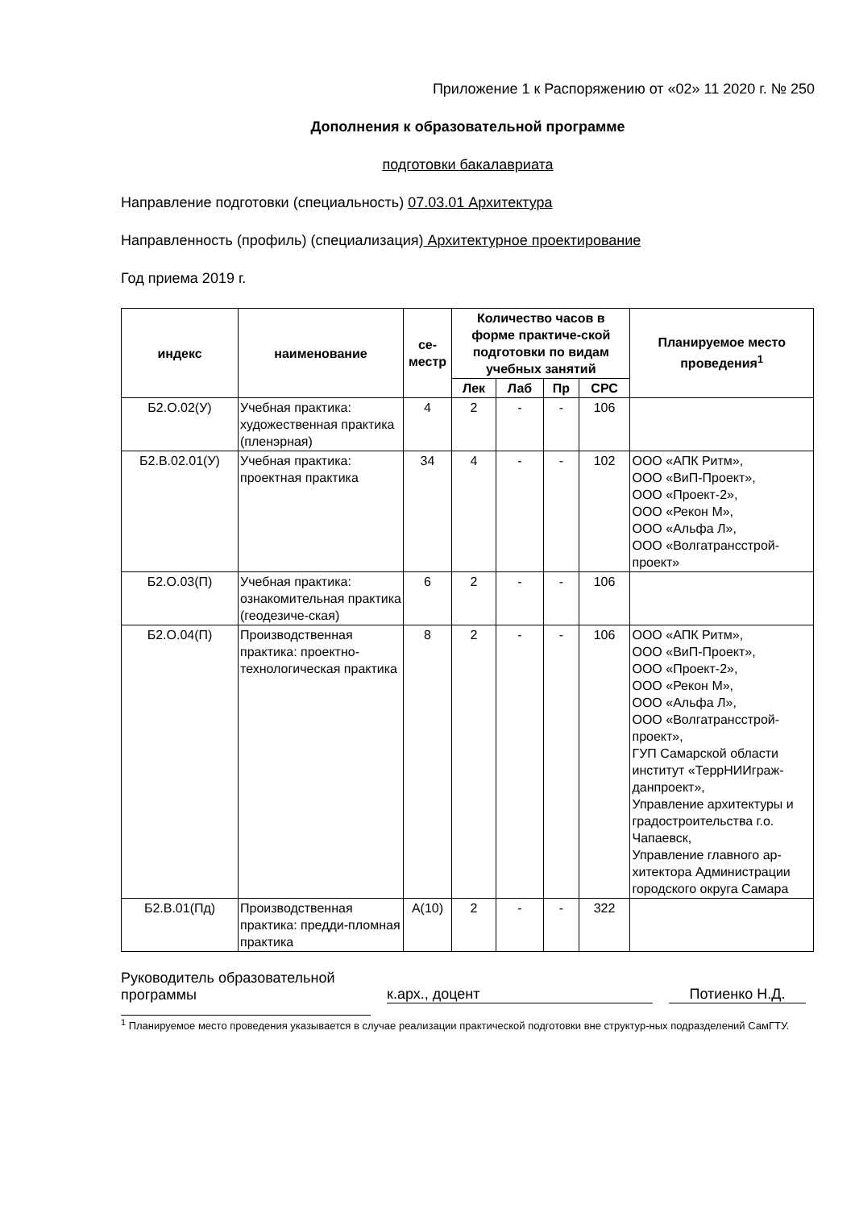Приложение 1 к Распоряжению от «02» 11 2020 г. № 250
Дополнения к образовательной программе
подготовки бакалавриата
Направление подготовки (специальность) 07.03.01 Архитектура
Направленность (профиль) (специализация) Архитектурное проектирование
Год приема 2019 г.
| индекс | наименование | се- местр | Количество часов в форме практиче-ской подготовки по видам учебных занятий | | | | Планируемое место проведения<sup>1</sup> |
| --- | --- | --- | --- | --- | --- | --- | --- |
| | | | Лек | Лаб | Пр | СРС | |
| Б2.О.02(У) | Учебная практика: художественная практика (пленэрная) | 4 | 2 | - | - | 106 | |
| Б2.В.02.01(У) | Учебная практика: проектная практика | 34 | 4 | - | - | 102 | ООО «АПК Ритм», ООО «ВиП-Проект», ООО «Проект-2», ООО «Рекон М», ООО «Альфа Л», ООО «Волгатрансстрой-проект» |
| Б2.О.03(П) | Учебная практика: ознакомительная практика (геодезиче-ская) | 6 | 2 | - | - | 106 | |
| Б2.О.04(П) | Производственная практика: проектно-технологическая практика | 8 | 2 | - | - | 106 | ООО «АПК Ритм», ООО «ВиП-Проект», ООО «Проект-2», ООО «Рекон М», ООО «Альфа Л», ООО «Волгатрансстрой-проект», ГУП Самарской области институт «ТеррНИИграж-данпроект», Управление архитектуры и градостроительства г.о. Чапаевск, Управление главного ар-хитектора Администрации городского округа Самара |
| Б2.В.01(Пд) | Производственная практика: предди-пломная практика | А(10) | 2 | - | - | 322 | |
Руководитель образовательной программы
к.арх., доцент
Потиенко Н.Д.
<sup>1</sup> Планируемое место проведения указывается в случае реализации практической подготовки вне структур-ных подразделений СамГТУ.